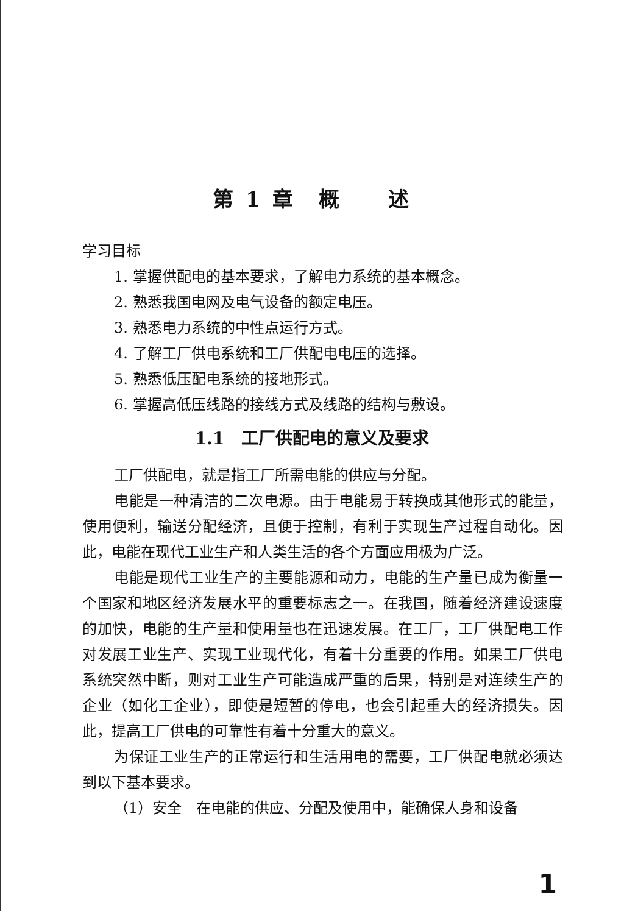第 1 章　概　　述
学习目标
1. 掌握供配电的基本要求，了解电力系统的基本概念。
2. 熟悉我国电网及电气设备的额定电压。
3. 熟悉电力系统的中性点运行方式。
4. 了解工厂供电系统和工厂供配电电压的选择。
5. 熟悉低压配电系统的接地形式。
6. 掌握高低压线路的接线方式及线路的结构与敷设。
1.1　工厂供配电的意义及要求
工厂供配电，就是指工厂所需电能的供应与分配。
电能是一种清洁的二次电源。由于电能易于转换成其他形式的能量，使用便利，输送分配经济，且便于控制，有利于实现生产过程自动化。因此，电能在现代工业生产和人类生活的各个方面应用极为广泛。
电能是现代工业生产的主要能源和动力，电能的生产量已成为衡量一个国家和地区经济发展水平的重要标志之一。在我国，随着经济建设速度的加快，电能的生产量和使用量也在迅速发展。在工厂，工厂供配电工作对发展工业生产、实现工业现代化，有着十分重要的作用。如果工厂供电系统突然中断，则对工业生产可能造成严重的后果，特别是对连续生产的企业（如化工企业），即使是短暂的停电，也会引起重大的经济损失。因此，提高工厂供电的可靠性有着十分重大的意义。
为保证工业生产的正常运行和生活用电的需要，工厂供配电就必须达到以下基本要求。
（1）安全　在电能的供应、分配及使用中，能确保人身和设备
1